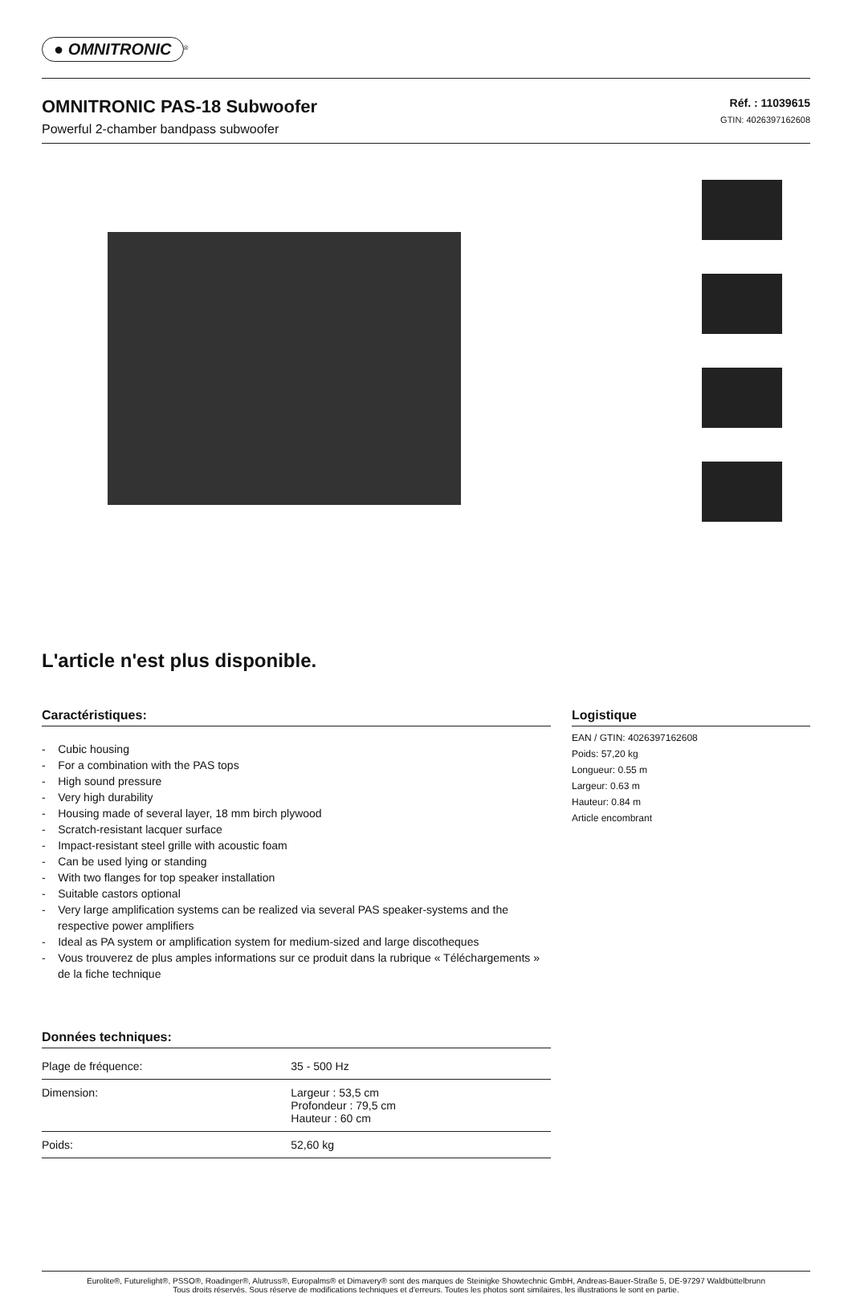● OMNITRONIC
<sup>®</sup>
OMNITRONIC PAS-18 Subwoofer
Powerful 2-chamber bandpass subwoofer
Réf. : 11039615
GTIN: 4026397162608
L'article n'est plus disponible.
Caractéristiques:
- Cubic housing
- For a combination with the PAS tops
- High sound pressure
- Very high durability
- Housing made of several layer, 18 mm birch plywood
- Scratch-resistant lacquer surface
- Impact-resistant steel grille with acoustic foam
- Can be used lying or standing
- With two flanges for top speaker installation
- Suitable castors optional
- Very large amplification systems can be realized via several PAS speaker-systems and the respective power amplifiers
- Ideal as PA system or amplification system for medium-sized and large discotheques
- Vous trouverez de plus amples informations sur ce produit dans la rubrique « Téléchargements » de la fiche technique
Données techniques:
| Plage de fréquence: | 35 - 500 Hz |
| Dimension: | Largeur : 53,5 cm Profondeur : 79,5 cm Hauteur : 60 cm |
| Poids: | 52,60 kg |
Logistique
EAN / GTIN: 4026397162608
Poids: 57,20 kg
Longueur: 0.55 m
Largeur: 0.63 m
Hauteur: 0.84 m
Article encombrant
Eurolite®, Futurelight®, PSSO®, Roadinger®, Alutruss®, Europalms® et Dimavery® sont des marques de Steinigke Showtechnic GmbH, Andreas-Bauer-Straße 5, DE-97297 Waldbüttelbrunn
Tous droits réservés. Sous réserve de modifications techniques et d'erreurs. Toutes les photos sont similaires, les illustrations le sont en partie.